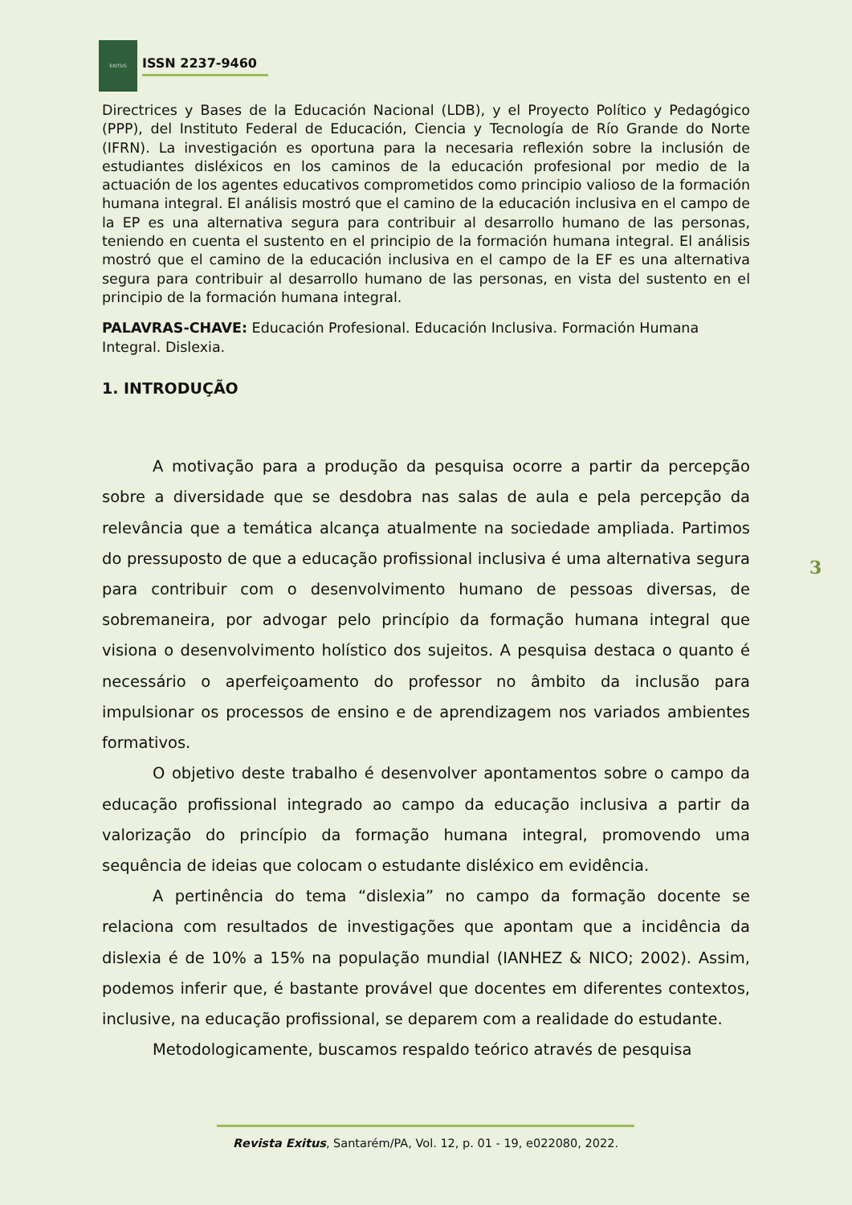EXITUS
ISSN 2237-9460
Directrices y Bases de la Educación Nacional (LDB), y el Proyecto Político y Pedagógico (PPP), del Instituto Federal de Educación, Ciencia y Tecnología de Río Grande do Norte (IFRN). La investigación es oportuna para la necesaria reflexión sobre la inclusión de estudiantes disléxicos en los caminos de la educación profesional por medio de la actuación de los agentes educativos comprometidos como principio valioso de la formación humana integral. El análisis mostró que el camino de la educación inclusiva en el campo de la EP es una alternativa segura para contribuir al desarrollo humano de las personas, teniendo en cuenta el sustento en el principio de la formación humana integral. El análisis mostró que el camino de la educación inclusiva en el campo de la EF es una alternativa segura para contribuir al desarrollo humano de las personas, en vista del sustento en el principio de la formación humana integral.
PALAVRAS-CHAVE: Educación Profesional. Educación Inclusiva. Formación Humana Integral. Dislexia.
1. INTRODUÇÃO
A motivação para a produção da pesquisa ocorre a partir da percepção sobre a diversidade que se desdobra nas salas de aula e pela percepção da relevância que a temática alcança atualmente na sociedade ampliada. Partimos do pressuposto de que a educação profissional inclusiva é uma alternativa segura para contribuir com o desenvolvimento humano de pessoas diversas, de sobremaneira, por advogar pelo princípio da formação humana integral que visiona o desenvolvimento holístico dos sujeitos. A pesquisa destaca o quanto é necessário o aperfeiçoamento do professor no âmbito da inclusão para impulsionar os processos de ensino e de aprendizagem nos variados ambientes formativos.
O objetivo deste trabalho é desenvolver apontamentos sobre o campo da educação profissional integrado ao campo da educação inclusiva a partir da valorização do princípio da formação humana integral, promovendo uma sequência de ideias que colocam o estudante disléxico em evidência.
A pertinência do tema “dislexia” no campo da formação docente se relaciona com resultados de investigações que apontam que a incidência da dislexia é de 10% a 15% na população mundial (IANHEZ & NICO; 2002). Assim, podemos inferir que, é bastante provável que docentes em diferentes contextos, inclusive, na educação profissional, se deparem com a realidade do estudante.
Metodologicamente, buscamos respaldo teórico através de pesquisa
3
Revista Exitus, Santarém/PA, Vol. 12, p. 01 - 19, e022080, 2022.